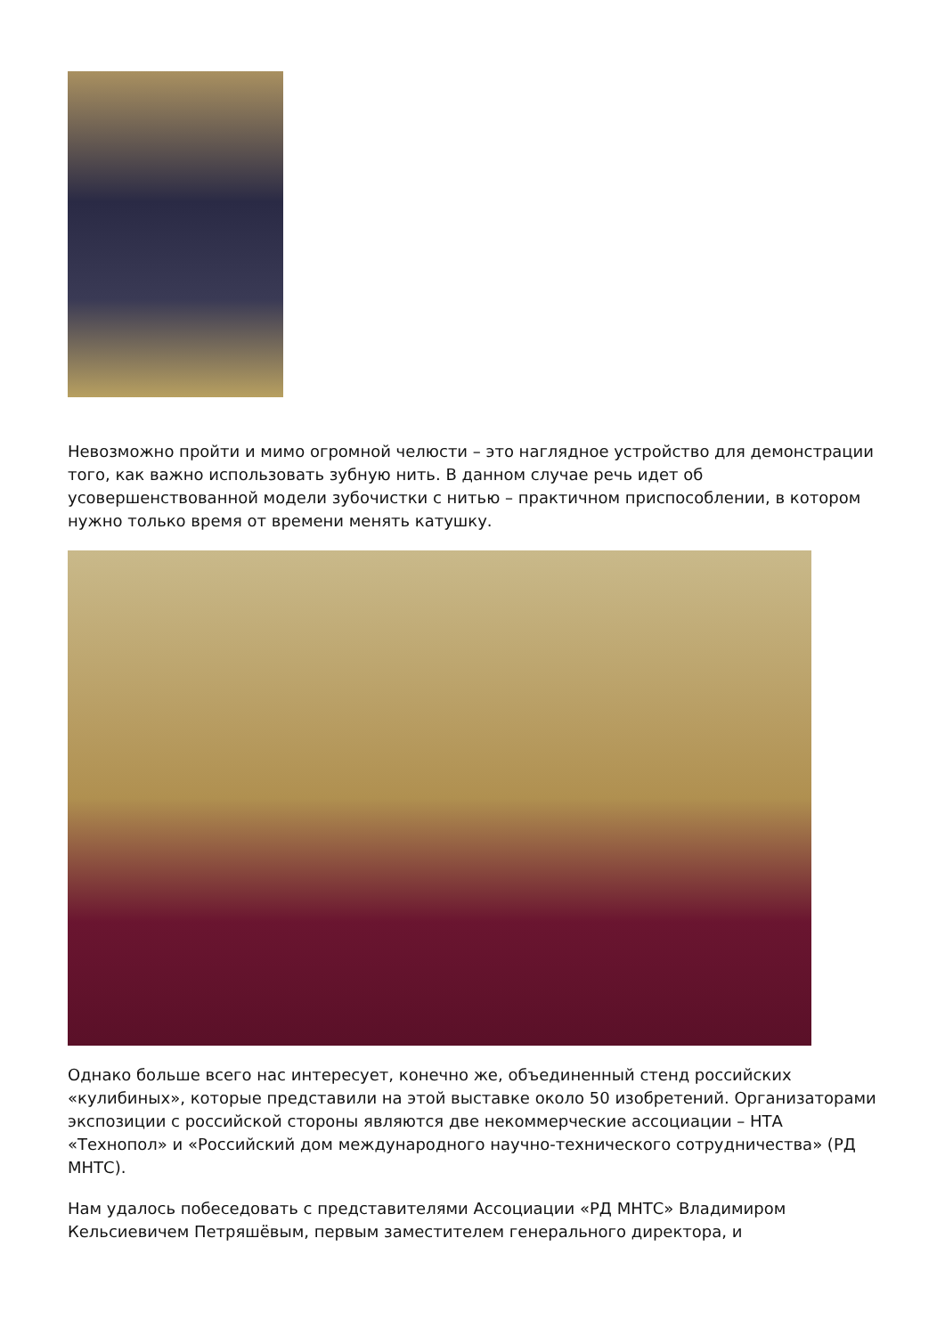Невозможно пройти и мимо огромной челюсти – это наглядное устройство для демонстрации того, как важно использовать зубную нить. В данном случае речь идет об усовершенствованной модели зубочистки с нитью – практичном приспособлении, в котором нужно только время от времени менять катушку.
Однако больше всего нас интересует, конечно же, объединенный стенд российских «кулибиных», которые представили на этой выставке около 50 изобретений. Организаторами экспозиции с российской стороны являются две некоммерческие ассоциации – НТА «Технопол» и «Российский дом международного научно-технического сотрудничества» (РД МНТС).
Нам удалось побеседовать с представителями Ассоциации «РД МНТС» Владимиром Кельсиевичем Петряшёвым, первым заместителем генерального директора, и